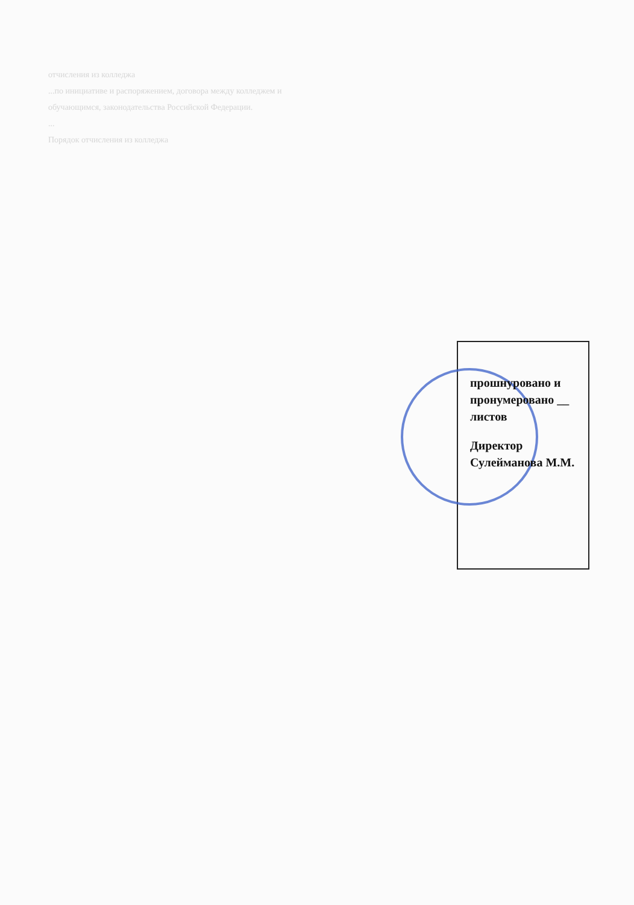отчисления из колледжа
...по инициативе и распоряжением, договора между колледжем и
обучающимся, законодательства Российской Федерации.
...
Порядок отчисления из колледжа
прошнуровано и пронумеровано __ листов
Директор Сулейманова М.М.